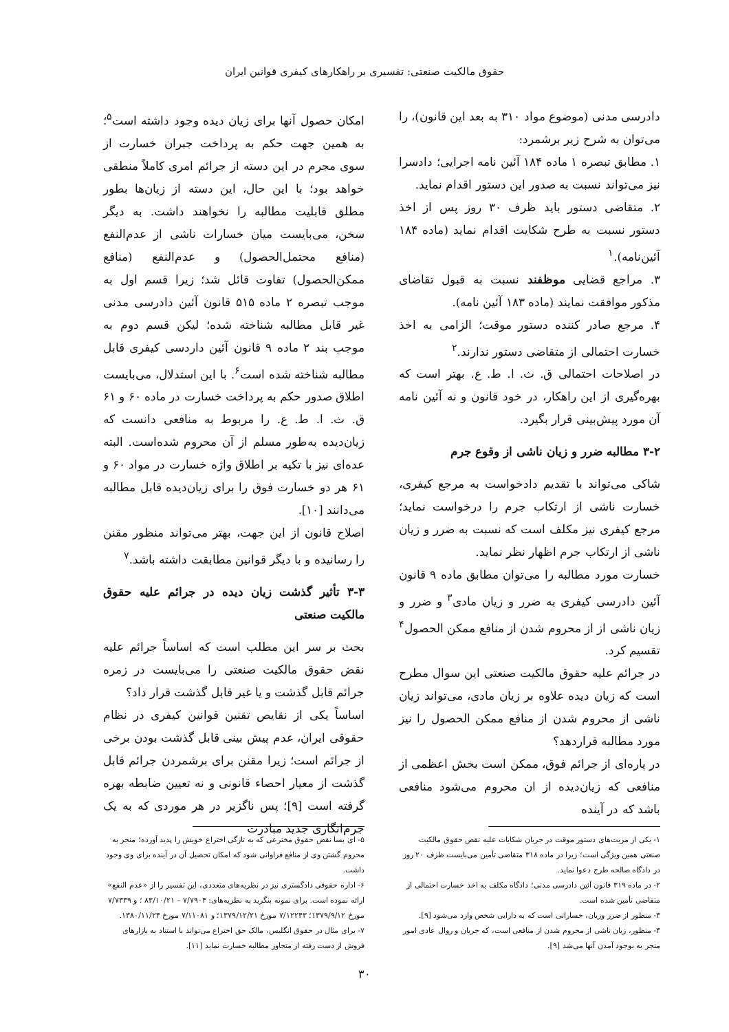حقوق مالکیت صنعتی: تفسیری بر راهکارهای کیفری قوانین ایران
دادرسی مدنی (موضوع مواد ۳۱۰ به بعد این قانون)، را می‌توان به شرح زیر برشمرد:
۱. مطابق تبصره ۱ ماده ۱۸۴ آئین نامه اجرایی؛ دادسرا نیز می‌تواند نسبت به صدور این دستور اقدام نماید.
۲. متقاضی دستور باید ظرف ۳۰ روز پس از اخذ دستور نسبت به طرح شکایت اقدام نماید (ماده ۱۸۴ آئین‌نامه).<sup>۱</sup>
۳. مراجع قضایی موظفند نسبت به قبول تقاضای مذکور موافقت نمایند (ماده ۱۸۳ آئین نامه).
۴. مرجع صادر کننده دستور موقت؛ الزامی به اخذ خسارت احتمالی از متقاضی دستور ندارند.<sup>۲</sup>
در اصلاحات احتمالی ق. ث. ا. ط. ع. بهتر است که بهره‌گیری از این راهکار، در خود قانون و نه آئین نامه آن مورد پیش‌بینی قرار بگیرد.
۳-۲ مطالبه ضرر و زیان ناشی از وقوع جرم
شاکی می‌تواند با تقدیم دادخواست به مرجع کیفری، خسارت ناشی از ارتکاب جرم را درخواست نماید؛ مرجع کیفری نیز مکلف است که نسبت به ضرر و زیان ناشی از ارتکاب جرم اظهار نظر نماید.
خسارت مورد مطالبه را می‌توان مطابق ماده ۹ قانون آئین دادرسی کیفری به ضرر و زیان مادی<sup>۳</sup> و ضرر و زیان ناشی از از محروم شدن از منافع ممکن الحصول<sup>۴</sup> تقسیم کرد.
در جرائم علیه حقوق مالکیت صنعتی این سوال مطرح است که زیان دیده علاوه بر زیان مادی، می‌تواند زیان ناشی از محروم شدن از منافع ممکن الحصول را نیز مورد مطالبه قراردهد؟
در پاره‌ای از جرائم فوق، ممکن است بخش اعظمی از منافعی که زیان‌دیده از ان محروم می‌شود منافعی باشد که در آینده
امکان حصول آنها برای زیان دیده وجود داشته است<sup>۵</sup>؛ به همین جهت حکم به پرداخت جبران خسارت از سوی مجرم در این دسته از جرائم امری کاملاً منطقی خواهد بود؛ با این حال، این دسته از زیان‌ها بطور مطلق قابلیت مطالبه را نخواهند داشت. به دیگر سخن، می‌بایست میان خسارات ناشی از عدم‌النفع (منافع محتمل‌الحصول) و عدم‌النفع (منافع ممکن‌الحصول) تفاوت قائل شد؛ زیرا قسم اول به موجب تبصره ۲ ماده ۵۱۵ قانون آئین دادرسی مدنی غیر قابل مطالبه شناخته شده؛ لیکن قسم دوم به موجب بند ۲ ماده ۹ قانون آئین داردسی کیفری قابل مطالبه شناخته شده است<sup>۶</sup>. با این استدلال، می‌بایست اطلاق صدور حکم به پرداخت خسارت در ماده ۶۰ و ۶۱ ق. ث. ا. ط. ع. را مربوط به منافعی دانست که زیان‌دیده به‌طور مسلم از آن محروم شده‌است. البته عده‌ای نیز با تکیه بر اطلاق واژه خسارت در مواد ۶۰ و ۶۱ هر دو خسارت فوق را برای زیان‌دیده قابل مطالبه می‌دانند [۱۰].
اصلاح قانون از این جهت، بهتر می‌تواند منظور مقنن را رسانیده و با دیگر قوانین مطابقت داشته باشد.<sup>۷</sup>
۳-۳ تأثیر گذشت زیان دیده در جرائم علیه حقوق مالکیت صنعتی
بحث بر سر این مطلب است که اساساً جرائم علیه نقض حقوق مالکیت صنعتی را می‌بایست در زمره جرائم قابل گذشت و یا غیر قابل گذشت قرار داد؟
اساساً یکی از نقایص تقنین قوانین کیفری در نظام حقوقی ایران، عدم پیش بینی قابل گذشت بودن برخی از جرائم است؛ زیرا مقنن برای برشمردن جرائم قابل گذشت از معیار احصاء قانونی و نه تعیین ضابطه بهره گرفته است [۹]؛ پس ناگزیر در هر موردی که به یک جرم‌انگاری جدید مبادرت
۱- یکی از مزیت‌های دستور موقت در جریان شکایات علیه نقض حقوق مالکیت صنعتی همین ویژگی است؛ زیرا در ماده ۳۱۸ متقاضی تأمین می‌بایست ظرف ۲۰ روز در دادگاه صالحه طرح دعوا نماید.
۲- در ماده ۳۱۹ قانون آئین دادرسی مدنی؛ دادگاه مکلف به اخذ خسارت احتمالی از متقاضی تأمین شده است.
۳- منظور از ضرر وزیان، خساراتی است که به دارایی شخص وارد می‌شود [۹].
۴- منظور، زیان ناشی از محروم شدن از منافعی است، که جریان و روال عادی امور منجر به بوجود آمدن آنها می‌شد [۹].
۵- ای بسا نقض حقوق مخترعی که به تازگی اختراع خویش را پدید آورده؛ منجر به محروم گشتن وی از منافع فراوانی شود که امکان تحصیل آن در آینده برای وی وجود داشت.
۶- اداره حقوقی دادگستری نیز در نظریه‌های متعددی، این تفسیر را از «عدم النفع» ارائه نموده است. برای نمونه بنگرید به نظریه‌های: ۷/۷۹۰۴ – ۸۳/۱۰/۲۱ ؛ و ۷/۷۳۳۹ مورخ ۱۳۷۹/۹/۱۲؛ ۷/۱۲۲۴۳ مورخ ۱۳۷۹/۱۲/۲۱؛ و ۷/۱۱۰۸۱ مورخ ۱۳۸۰/۱۱/۲۴.
۷- برای مثال در حقوق انگلیس، مالک حق اختراع می‌تواند با استناد به بازارهای فروش از دست رفته از متجاوز مطالبه خسارت نماید [۱۱].
۳۰